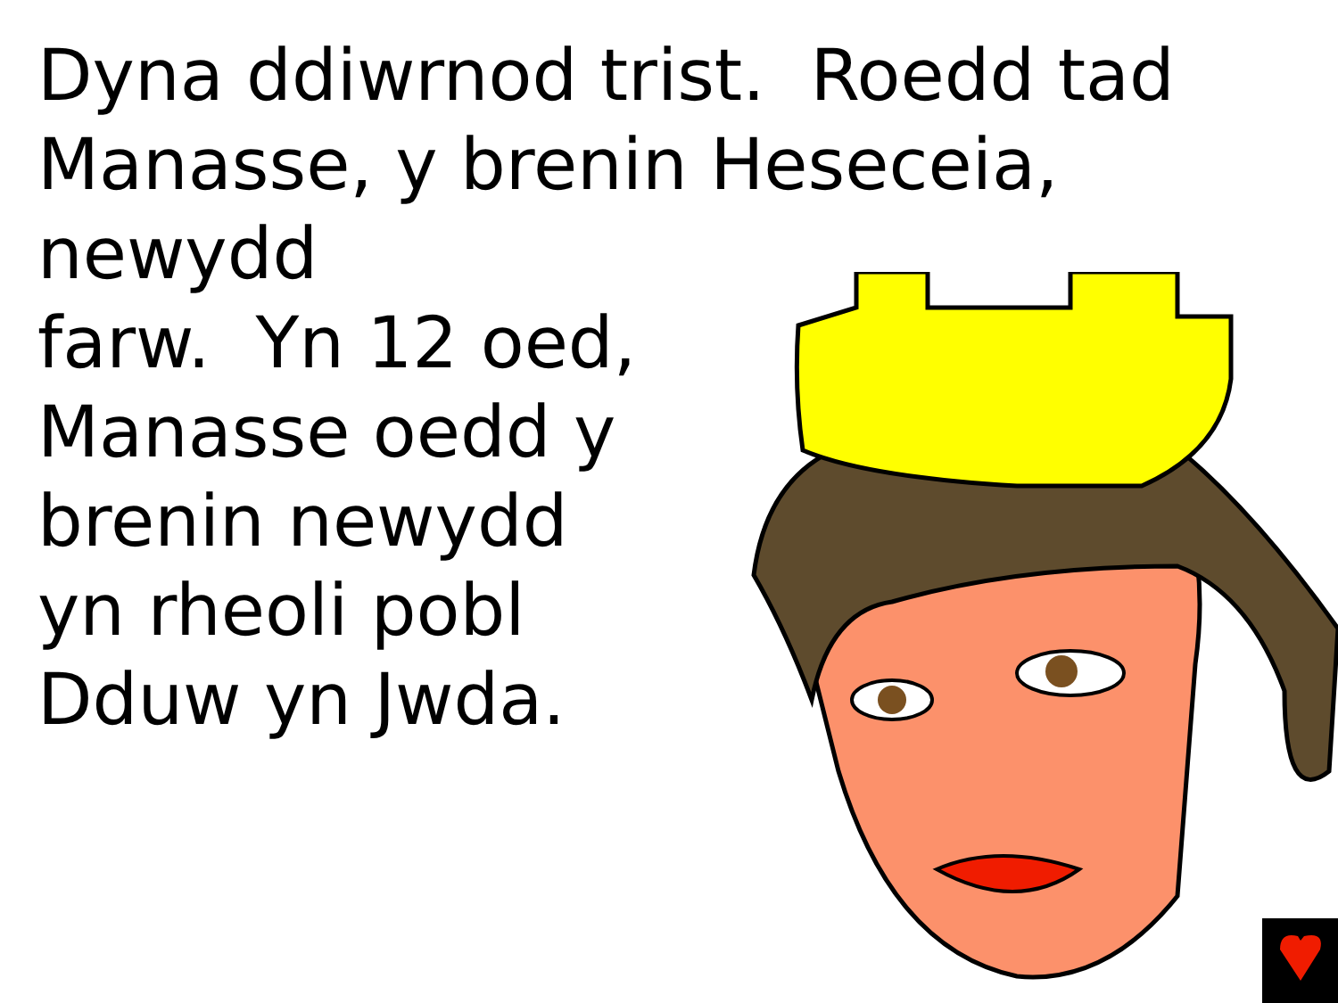Dyna ddiwrnod trist. Roedd tad
Manasse, y brenin Heseceia, newydd
farw. Yn 12 oed,
Manasse oedd y
brenin newydd
yn rheoli pobl
Dduw yn Jwda.